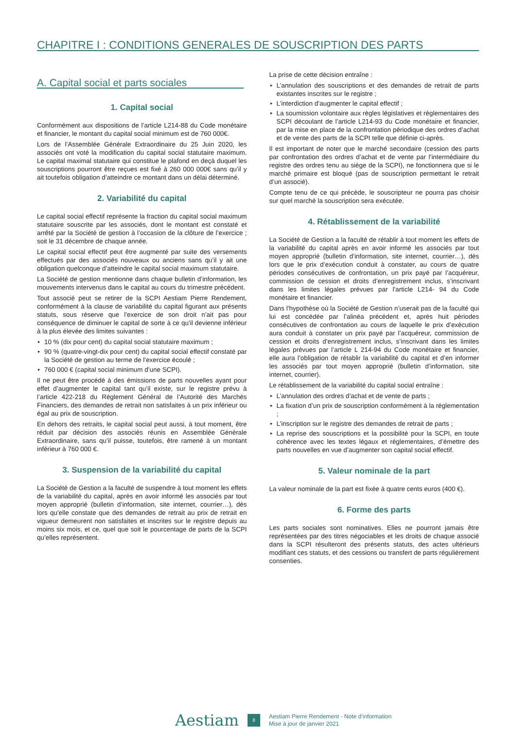CHAPITRE I : CONDITIONS GENERALES DE SOUSCRIPTION DES PARTS
A. Capital social et parts sociales
1. Capital social
Conformément aux dispositions de l’article L214-88 du Code monétaire et financier, le montant du capital social minimum est de 760 000€.
Lors de l’Assemblée Générale Extraordinaire du 25 Juin 2020, les associés ont voté la modification du capital social statutaire maximum. Le capital maximal statutaire qui constitue le plafond en deçà duquel les souscriptions pourront être reçues est fixé à 260 000 000€ sans qu’il y ait toutefois obligation d’atteindre ce montant dans un délai déterminé.
2. Variabilité du capital
Le capital social effectif représente la fraction du capital social maximum statutaire souscrite par les associés, dont le montant est constaté et arrêté par la Société de gestion à l’occasion de la clôture de l’exercice ; soit le 31 décembre de chaque année.
Le capital social effectif peut être augmenté par suite des versements effectués par des associés nouveaux ou anciens sans qu’il y ait une obligation quelconque d’atteindre le capital social maximum statutaire.
La Société de gestion mentionne dans chaque bulletin d’information, les mouvements intervenus dans le capital au cours du trimestre précédent.
Tout associé peut se retirer de la SCPI Aestiam Pierre Rendement, conformément à la clause de variabilité du capital figurant aux présents statuts, sous réserve que l’exercice de son droit n’ait pas pour conséquence de diminuer le capital de sorte à ce qu’il devienne inférieur à la plus élevée des limites suivantes :
▸ 10 % (dix pour cent) du capital social statutaire maximum ;
▸ 90 % (quatre-vingt-dix pour cent) du capital social effectif constaté par la Société de gestion au terme de l’exercice écoulé ;
▸ 760 000 € (capital social minimum d’une SCPI).
Il ne peut être procédé à des émissions de parts nouvelles ayant pour effet d’augmenter le capital tant qu’il existe, sur le registre prévu à l’article 422-218 du Règlement Général de l’Autorité des Marchés Financiers, des demandes de retrait non satisfaites à un prix inférieur ou égal au prix de souscription.
En dehors des retraits, le capital social peut aussi, à tout moment, être réduit par décision des associés réunis en Assemblée Générale Extraordinaire, sans qu’il puisse, toutefois, être ramené à un montant inférieur à 760 000 €.
3. Suspension de la variabilité du capital
La Société de Gestion a la faculté de suspendre à tout moment les effets de la variabilité du capital, après en avoir informé les associés par tout moyen approprié (bulletin d’information, site internet, courrier…), dès lors qu’elle constate que des demandes de retrait au prix de retrait en vigueur demeurent non satisfaites et inscrites sur le registre depuis au moins six mois, et ce, quel que soit le pourcentage de parts de la SCPI qu’elles représentent.
La prise de cette décision entraîne :
▸ L’annulation des souscriptions et des demandes de retrait de parts existantes inscrites sur le registre ;
▸ L’interdiction d’augmenter le capital effectif ;
▸ La soumission volontaire aux règles législatives et réglementaires des SCPI découlant de l’article L214-93 du Code monétaire et financier, par la mise en place de la confrontation périodique des ordres d’achat et de vente des parts de la SCPI telle que définie ci-après.
Il est important de noter que le marché secondaire (cession des parts par confrontation des ordres d’achat et de vente par l’intermédiaire du registre des ordres tenu au siège de la SCPI), ne fonctionnera que si le marché primaire est bloqué (pas de souscription permettant le retrait d’un associé).
Compte tenu de ce qui précède, le souscripteur ne pourra pas choisir sur quel marché la souscription sera exécutée.
4. Rétablissement de la variabilité
La Société de Gestion a la faculté de rétablir à tout moment les effets de la variabilité du capital après en avoir informé les associés par tout moyen approprié (bulletin d’information, site internet, courrier…), dès lors que le prix d’exécution conduit à constater, au cours de quatre périodes consécutives de confrontation, un prix payé par l’acquéreur, commission de cession et droits d’enregistrement inclus, s’inscrivant dans les limites légales prévues par l’article L214- 94 du Code monétaire et financier.
Dans l’hypothèse où la Société de Gestion n’userait pas de la faculté qui lui est concédée par l’alinéa précédent et, après huit périodes consécutives de confrontation au cours de laquelle le prix d’exécution aura conduit à constater un prix payé par l’acquéreur, commission de cession et droits d’enregistrement inclus, s’inscrivant dans les limites légales prévues par l’article L 214-94 du Code monétaire et financier, elle aura l’obligation de rétablir la variabilité du capital et d’en informer les associés par tout moyen approprié (bulletin d’information, site internet, courrier).
Le rétablissement de la variabilité du capital social entraîne :
▸ L’annulation des ordres d’achat et de vente de parts ;
▸ La fixation d’un prix de souscription conformément à la réglementation ;
▸ L’inscription sur le registre des demandes de retrait de parts ;
▸ La reprise des souscriptions et la possibilité pour la SCPI, en toute cohérence avec les textes légaux et réglementaires, d’émettre des parts nouvelles en vue d’augmenter son capital social effectif.
5. Valeur nominale de la part
La valeur nominale de la part est fixée à quatre cents euros (400 €).
6. Forme des parts
Les parts sociales sont nominatives. Elles ne pourront jamais être représentées par des titres négociables et les droits de chaque associé dans la SCPI résulteront des présents statuts, des actes ultérieurs modifiant ces statuts, et des cessions ou transfert de parts régulièrement consenties.
Aestiam
8
Aestiam Pierre Rendement - Note d’information
Mise à jour de janvier 2021